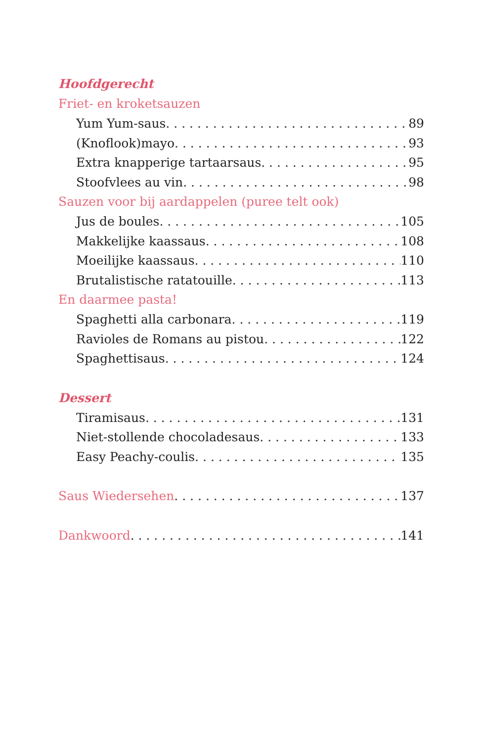Hoofdgerecht
Friet- en kroketsauzen
Yum Yum-saus 89
(Knoflook)mayo 93
Extra knapperige tartaarsaus 95
Stoofvlees au vin 98
Sauzen voor bij aardappelen (puree telt ook)
Jus de boules 105
Makkelijke kaassaus 108
Moeilijke kaassaus 110
Brutalistische ratatouille 113
En daarmee pasta!
Spaghetti alla carbonara 119
Ravioles de Romans au pistou 122
Spaghettisaus 124
Dessert
Tiramisaus 131
Niet-stollende chocoladesaus 133
Easy Peachy-coulis 135
Saus Wiedersehen 137
Dankwoord 141